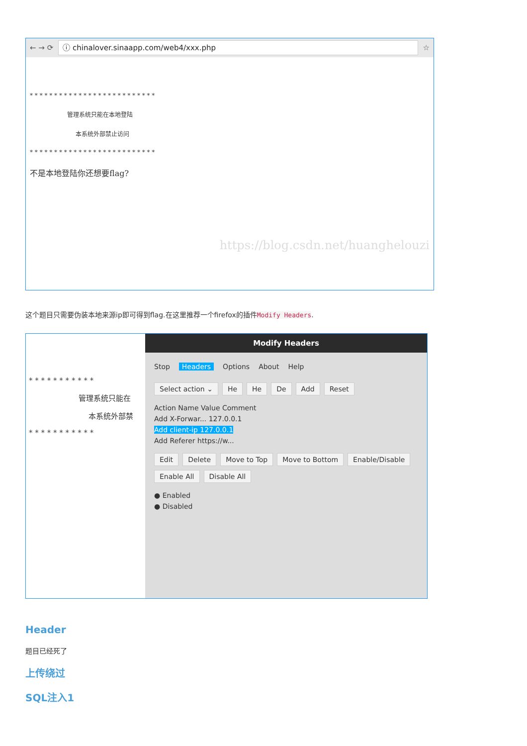← → ⟳
ⓘ chinalover.sinaapp.com/web4/xxx.php
☆
* * * * * * * * * * * * * * * * * * * * * * * * * *
管理系统只能在本地登陆
本系统外部禁止访问
* * * * * * * * * * * * * * * * * * * * * * * * * *
不是本地登陆你还想要flag?
https://blog.csdn.net/huanghelouzi
这个题目只需要伪装本地来源ip即可得到flag.在这里推荐一个firefox的插件Modify Headers.
* * * * * * * * * * *
管理系统只能在
本系统外部禁
* * * * * * * * * * *
Modify Headers
Stop Headers Options About Help
Select action ⌄ He He De Add Reset
Action Name Value Comment
Add X-Forwar... 127.0.0.1
Add client-ip 127.0.0.1
Add Referer https://w...
Edit Delete Move to Top Move to Bottom Enable/Disable Enable All Disable All
● Enabled
● Disabled
Header
题目已经死了
上传绕过
SQL注入1